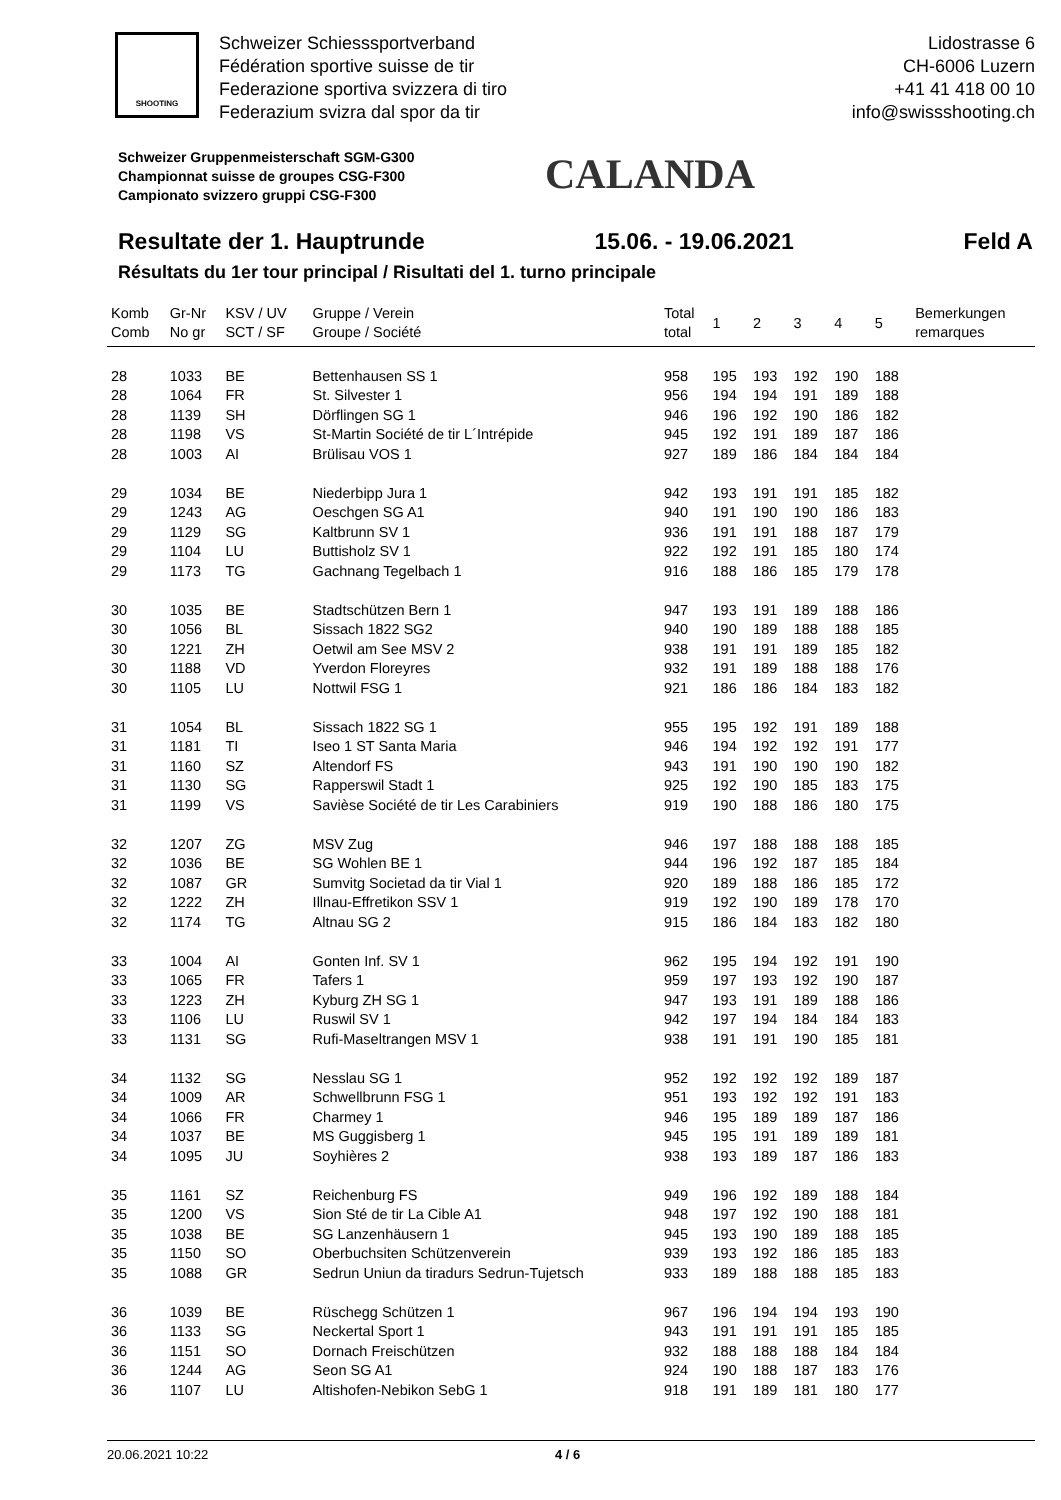SHOOTING
Schweizer Schiesssportverband
Fédération sportive suisse de tir
Federazione sportiva svizzera di tiro
Federazium svizra dal spor da tir
Lidostrasse 6
CH-6006 Luzern
+41 41 418 00 10
info@swissshooting.ch
Schweizer Gruppenmeisterschaft SGM-G300
Championnat suisse de groupes CSG-F300
Campionato svizzero gruppi CSG-F300
CALANDA
Resultate der 1. Hauptrunde 15.06. - 19.06.2021 Feld A
Résultats du 1er tour principal / Risultati del 1. turno principale
| Komb Comb | Gr-Nr No gr | KSV / UV SCT / SF | Gruppe / Verein Groupe / Société | Total total | 1 | 2 | 3 | 4 | 5 | Bemerkungen remarques |
| --- | --- | --- | --- | --- | --- | --- | --- | --- | --- | --- |
| 28 | 1033 | BE | Bettenhausen SS 1 | 958 | 195 | 193 | 192 | 190 | 188 | |
| 28 | 1064 | FR | St. Silvester 1 | 956 | 194 | 194 | 191 | 189 | 188 | |
| 28 | 1139 | SH | Dörflingen SG 1 | 946 | 196 | 192 | 190 | 186 | 182 | |
| 28 | 1198 | VS | St-Martin Société de tir L´Intrépide | 945 | 192 | 191 | 189 | 187 | 186 | |
| 28 | 1003 | AI | Brülisau VOS 1 | 927 | 189 | 186 | 184 | 184 | 184 | |
| 29 | 1034 | BE | Niederbipp Jura 1 | 942 | 193 | 191 | 191 | 185 | 182 | |
| 29 | 1243 | AG | Oeschgen SG A1 | 940 | 191 | 190 | 190 | 186 | 183 | |
| 29 | 1129 | SG | Kaltbrunn SV 1 | 936 | 191 | 191 | 188 | 187 | 179 | |
| 29 | 1104 | LU | Buttisholz SV 1 | 922 | 192 | 191 | 185 | 180 | 174 | |
| 29 | 1173 | TG | Gachnang Tegelbach 1 | 916 | 188 | 186 | 185 | 179 | 178 | |
| 30 | 1035 | BE | Stadtschützen Bern 1 | 947 | 193 | 191 | 189 | 188 | 186 | |
| 30 | 1056 | BL | Sissach 1822 SG2 | 940 | 190 | 189 | 188 | 188 | 185 | |
| 30 | 1221 | ZH | Oetwil am See MSV 2 | 938 | 191 | 191 | 189 | 185 | 182 | |
| 30 | 1188 | VD | Yverdon Floreyres | 932 | 191 | 189 | 188 | 188 | 176 | |
| 30 | 1105 | LU | Nottwil FSG 1 | 921 | 186 | 186 | 184 | 183 | 182 | |
| 31 | 1054 | BL | Sissach 1822 SG 1 | 955 | 195 | 192 | 191 | 189 | 188 | |
| 31 | 1181 | TI | Iseo 1 ST Santa Maria | 946 | 194 | 192 | 192 | 191 | 177 | |
| 31 | 1160 | SZ | Altendorf FS | 943 | 191 | 190 | 190 | 190 | 182 | |
| 31 | 1130 | SG | Rapperswil Stadt 1 | 925 | 192 | 190 | 185 | 183 | 175 | |
| 31 | 1199 | VS | Savièse Société de tir Les Carabiniers | 919 | 190 | 188 | 186 | 180 | 175 | |
| 32 | 1207 | ZG | MSV Zug | 946 | 197 | 188 | 188 | 188 | 185 | |
| 32 | 1036 | BE | SG Wohlen BE 1 | 944 | 196 | 192 | 187 | 185 | 184 | |
| 32 | 1087 | GR | Sumvitg Societad da tir Vial 1 | 920 | 189 | 188 | 186 | 185 | 172 | |
| 32 | 1222 | ZH | Illnau-Effretikon SSV 1 | 919 | 192 | 190 | 189 | 178 | 170 | |
| 32 | 1174 | TG | Altnau SG 2 | 915 | 186 | 184 | 183 | 182 | 180 | |
| 33 | 1004 | AI | Gonten Inf. SV 1 | 962 | 195 | 194 | 192 | 191 | 190 | |
| 33 | 1065 | FR | Tafers 1 | 959 | 197 | 193 | 192 | 190 | 187 | |
| 33 | 1223 | ZH | Kyburg ZH SG 1 | 947 | 193 | 191 | 189 | 188 | 186 | |
| 33 | 1106 | LU | Ruswil SV 1 | 942 | 197 | 194 | 184 | 184 | 183 | |
| 33 | 1131 | SG | Rufi-Maseltrangen MSV 1 | 938 | 191 | 191 | 190 | 185 | 181 | |
| 34 | 1132 | SG | Nesslau SG 1 | 952 | 192 | 192 | 192 | 189 | 187 | |
| 34 | 1009 | AR | Schwellbrunn FSG 1 | 951 | 193 | 192 | 192 | 191 | 183 | |
| 34 | 1066 | FR | Charmey 1 | 946 | 195 | 189 | 189 | 187 | 186 | |
| 34 | 1037 | BE | MS Guggisberg 1 | 945 | 195 | 191 | 189 | 189 | 181 | |
| 34 | 1095 | JU | Soyhières 2 | 938 | 193 | 189 | 187 | 186 | 183 | |
| 35 | 1161 | SZ | Reichenburg FS | 949 | 196 | 192 | 189 | 188 | 184 | |
| 35 | 1200 | VS | Sion Sté de tir La Cible A1 | 948 | 197 | 192 | 190 | 188 | 181 | |
| 35 | 1038 | BE | SG Lanzenhäusern 1 | 945 | 193 | 190 | 189 | 188 | 185 | |
| 35 | 1150 | SO | Oberbuchsiten Schützenverein | 939 | 193 | 192 | 186 | 185 | 183 | |
| 35 | 1088 | GR | Sedrun Uniun da tiradurs Sedrun-Tujetsch | 933 | 189 | 188 | 188 | 185 | 183 | |
| 36 | 1039 | BE | Rüschegg Schützen 1 | 967 | 196 | 194 | 194 | 193 | 190 | |
| 36 | 1133 | SG | Neckertal Sport 1 | 943 | 191 | 191 | 191 | 185 | 185 | |
| 36 | 1151 | SO | Dornach Freischützen | 932 | 188 | 188 | 188 | 184 | 184 | |
| 36 | 1244 | AG | Seon SG A1 | 924 | 190 | 188 | 187 | 183 | 176 | |
| 36 | 1107 | LU | Altishofen-Nebikon SebG 1 | 918 | 191 | 189 | 181 | 180 | 177 | |
20.06.2021 10:22 4 / 6